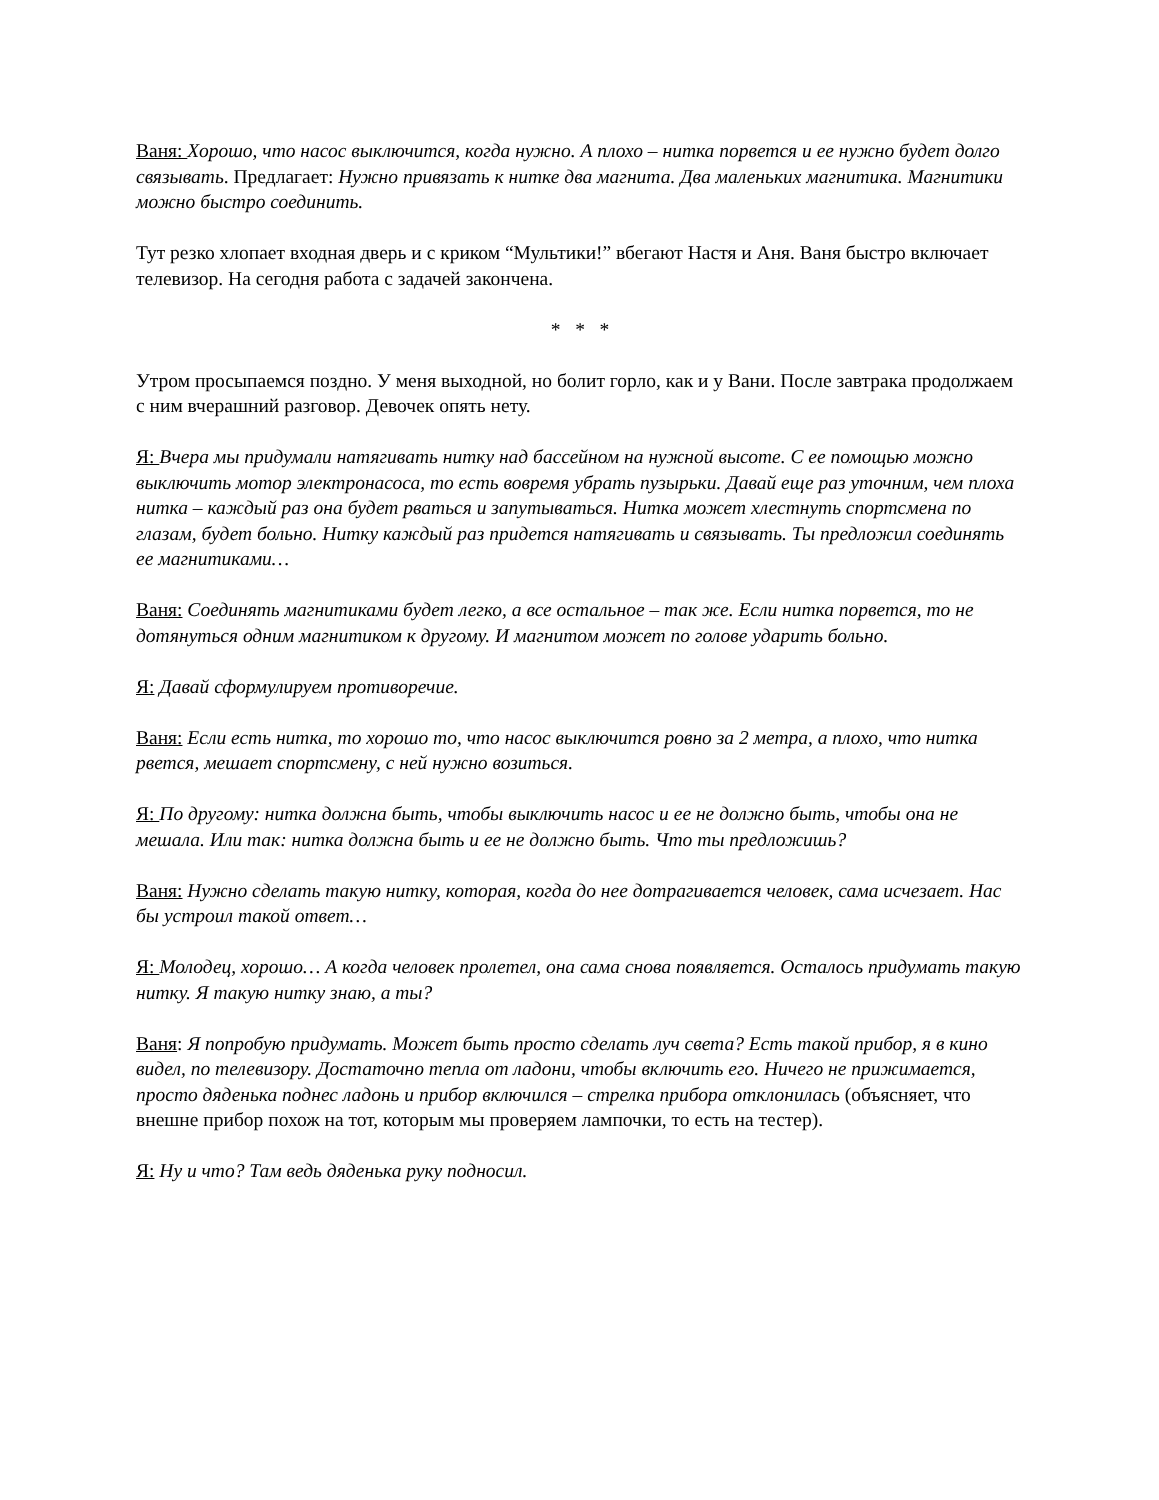Ваня: Хорошо, что насос выключится, когда нужно. А плохо – нитка порвется и ее нужно будет долго связывать. Предлагает: Нужно привязать к нитке два магнита. Два маленьких магнитика. Магнитики можно быстро соединить.
Тут резко хлопает входная дверь и с криком “Мультики!” вбегают Настя и Аня. Ваня быстро включает телевизор. На сегодня работа с задачей закончена.
* * *
Утром просыпаемся поздно. У меня выходной, но болит горло, как и у Вани. После завтрака продолжаем с ним вчерашний разговор. Девочек опять нету.
Я: Вчера мы придумали натягивать нитку над бассейном на нужной высоте. С ее помощью можно выключить мотор электронасоса, то есть вовремя убрать пузырьки. Давай еще раз уточним, чем плоха нитка – каждый раз она будет рваться и запутываться. Нитка может хлестнуть спортсмена по глазам, будет больно. Нитку каждый раз придется натягивать и связывать. Ты предложил соединять ее магнитиками…
Ваня: Соединять магнитиками будет легко, а все остальное – так же. Если нитка порвется, то не дотянуться одним магнитиком к другому. И магнитом может по голове ударить больно.
Я: Давай сформулируем противоречие.
Ваня: Если есть нитка, то хорошо то, что насос выключится ровно за 2 метра, а плохо, что нитка рвется, мешает спортсмену, с ней нужно возиться.
Я: По другому: нитка должна быть, чтобы выключить насос и ее не должно быть, чтобы она не мешала. Или так: нитка должна быть и ее не должно быть. Что ты предложишь?
Ваня: Нужно сделать такую нитку, которая, когда до нее дотрагивается человек, сама исчезает. Нас бы устроил такой ответ…
Я: Молодец, хорошо… А когда человек пролетел, она сама снова появляется. Осталось придумать такую нитку. Я такую нитку знаю, а ты?
Ваня: Я попробую придумать. Может быть просто сделать луч света? Есть такой прибор, я в кино видел, по телевизору. Достаточно тепла от ладони, чтобы включить его. Ничего не прижимается, просто дяденька поднес ладонь и прибор включился – стрелка прибора отклонилась (объясняет, что внешне прибор похож на тот, которым мы проверяем лампочки, то есть на тестер).
Я: Ну и что? Там ведь дяденька руку подносил.